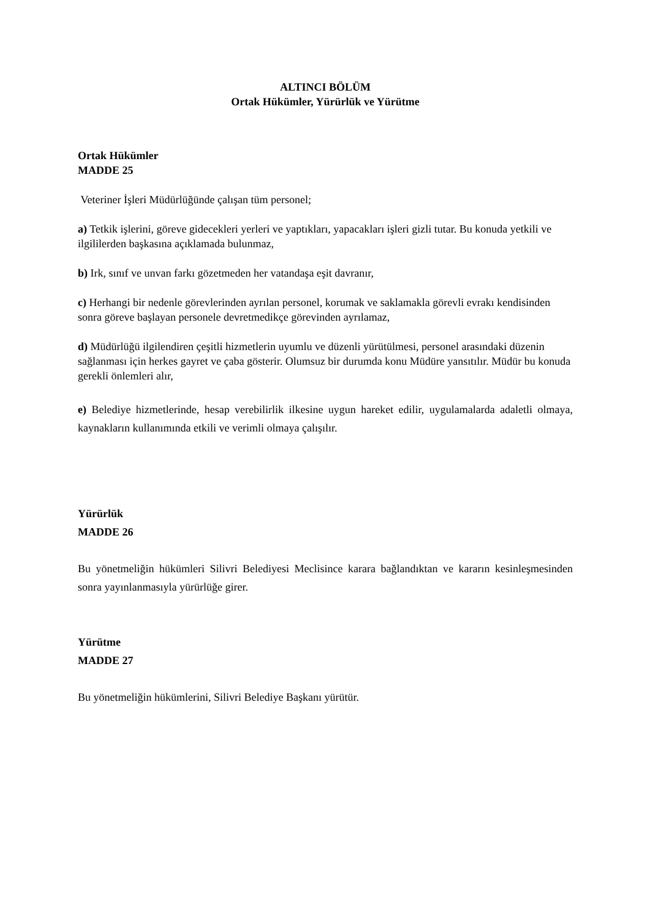ALTINCI BÖLÜM
Ortak Hükümler, Yürürlük ve Yürütme
Ortak Hükümler
MADDE 25
Veteriner İşleri Müdürlüğünde çalışan tüm personel;
a) Tetkik işlerini, göreve gidecekleri yerleri ve yaptıkları, yapacakları işleri gizli tutar. Bu konuda yetkili ve ilgililerden başkasına açıklamada bulunmaz,
b) Irk, sınıf ve unvan farkı gözetmeden her vatandaşa eşit davranır,
c) Herhangi bir nedenle görevlerinden ayrılan personel, korumak ve saklamakla görevli evrakı kendisinden sonra göreve başlayan personele devretmedikçe görevinden ayrılamaz,
d) Müdürlüğü ilgilendiren çeşitli hizmetlerin uyumlu ve düzenli yürütülmesi, personel arasındaki düzenin sağlanması için herkes gayret ve çaba gösterir. Olumsuz bir durumda konu Müdüre yansıtılır. Müdür bu konuda gerekli önlemleri alır,
e) Belediye hizmetlerinde, hesap verebilirlik ilkesine uygun hareket edilir, uygulamalarda adaletli olmaya, kaynakların kullanımında etkili ve verimli olmaya çalışılır.
Yürürlük
MADDE 26
Bu yönetmeliğin hükümleri Silivri Belediyesi Meclisince karara bağlandıktan ve kararın kesinleşmesinden sonra yayınlanmasıyla yürürlüğe girer.
Yürütme
MADDE 27
Bu yönetmeliğin hükümlerini, Silivri Belediye Başkanı yürütür.